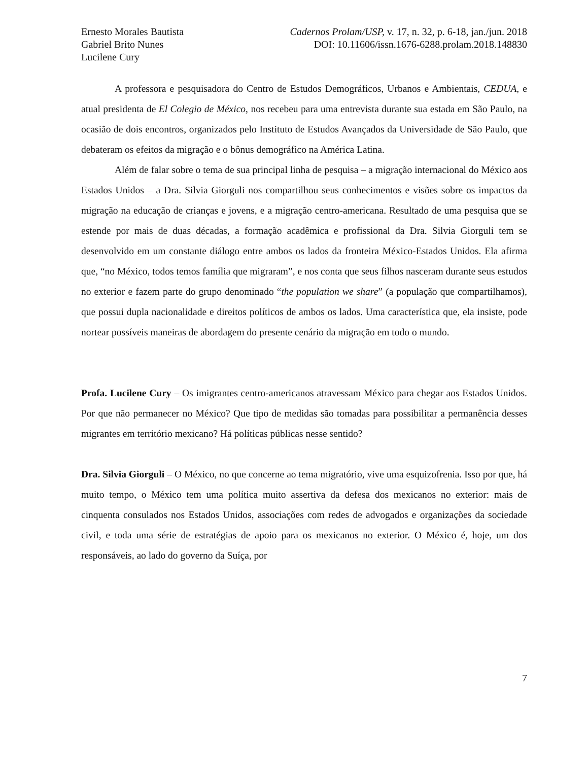Ernesto Morales Bautista
Gabriel Brito Nunes
Lucilene Cury
Cadernos Prolam/USP, v. 17, n. 32, p. 6-18, jan./jun. 2018
DOI: 10.11606/issn.1676-6288.prolam.2018.148830
A professora e pesquisadora do Centro de Estudos Demográficos, Urbanos e Ambientais, CEDUA, e atual presidenta de El Colegio de México, nos recebeu para uma entrevista durante sua estada em São Paulo, na ocasião de dois encontros, organizados pelo Instituto de Estudos Avançados da Universidade de São Paulo, que debateram os efeitos da migração e o bônus demográfico na América Latina.
Além de falar sobre o tema de sua principal linha de pesquisa – a migração internacional do México aos Estados Unidos – a Dra. Silvia Giorguli nos compartilhou seus conhecimentos e visões sobre os impactos da migração na educação de crianças e jovens, e a migração centro-americana. Resultado de uma pesquisa que se estende por mais de duas décadas, a formação acadêmica e profissional da Dra. Silvia Giorguli tem se desenvolvido em um constante diálogo entre ambos os lados da fronteira México-Estados Unidos. Ela afirma que, “no México, todos temos família que migraram”, e nos conta que seus filhos nasceram durante seus estudos no exterior e fazem parte do grupo denominado “the population we share” (a população que compartilhamos), que possui dupla nacionalidade e direitos políticos de ambos os lados. Uma característica que, ela insiste, pode nortear possíveis maneiras de abordagem do presente cenário da migração em todo o mundo.
Profa. Lucilene Cury – Os imigrantes centro-americanos atravessam México para chegar aos Estados Unidos. Por que não permanecer no México? Que tipo de medidas são tomadas para possibilitar a permanência desses migrantes em território mexicano? Há políticas públicas nesse sentido?
Dra. Silvia Giorguli – O México, no que concerne ao tema migratório, vive uma esquizofrenia. Isso por que, há muito tempo, o México tem uma política muito assertiva da defesa dos mexicanos no exterior: mais de cinquenta consulados nos Estados Unidos, associações com redes de advogados e organizações da sociedade civil, e toda uma série de estratégias de apoio para os mexicanos no exterior. O México é, hoje, um dos responsáveis, ao lado do governo da Suíça, por
7